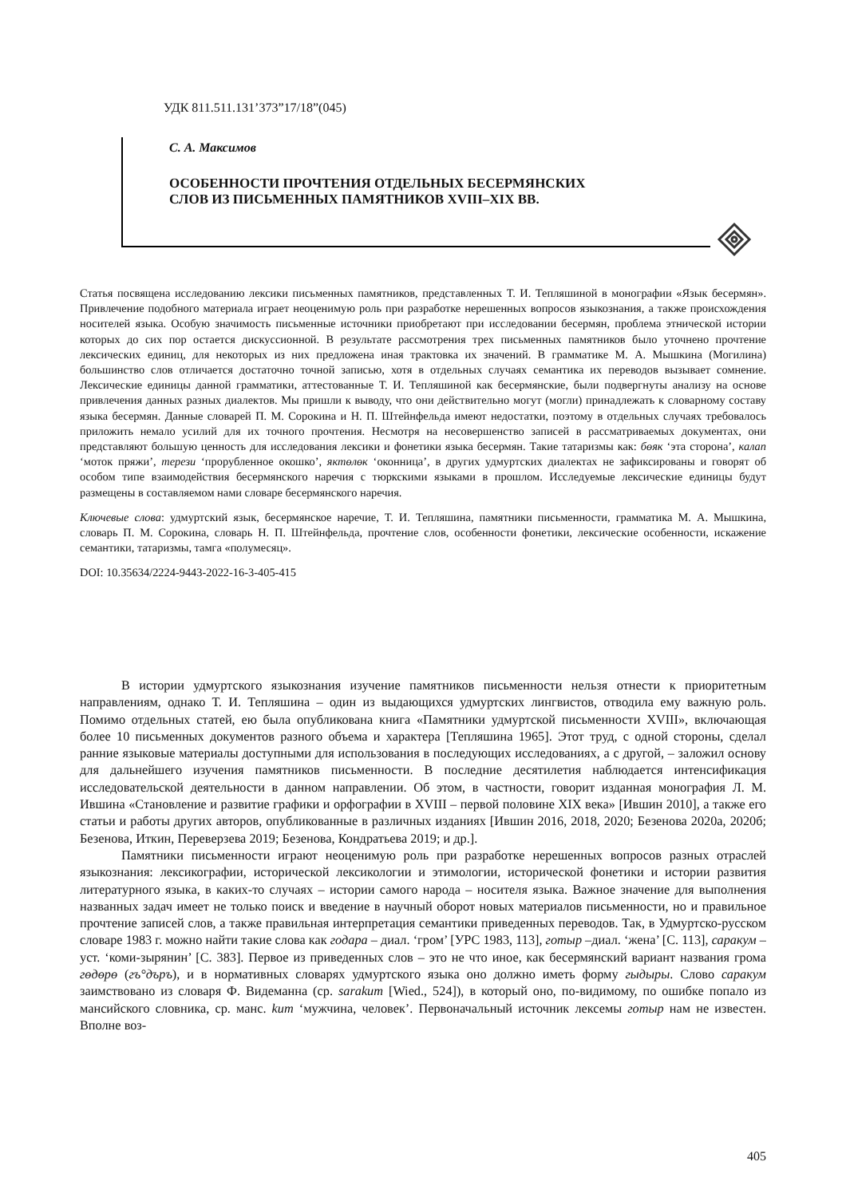УДК 811.511.131’373”17/18”(045)
С. А. Максимов
ОСОБЕННОСТИ ПРОЧТЕНИЯ ОТДЕЛЬНЫХ БЕСЕРМЯНСКИХ
СЛОВ ИЗ ПИСЬМЕННЫХ ПАМЯТНИКОВ XVIII–XIX ВВ.
Статья посвящена исследованию лексики письменных памятников, представленных Т. И. Тепляшиной в монографии «Язык бесермян». Привлечение подобного материала играет неоценимую роль при разработке нерешенных вопросов языкознания, а также происхождения носителей языка. Особую значимость письменные источники приобретают при исследовании бесермян, проблема этнической истории которых до сих пор остается дискуссионной. В результате рассмотрения трех письменных памятников было уточнено прочтение лексических единиц, для некоторых из них предложена иная трактовка их значений. В грамматике М. А. Мышкина (Могилина) большинство слов отличается достаточно точной записью, хотя в отдельных случаях семантика их переводов вызывает сомнение. Лексические единицы данной грамматики, аттестованные Т. И. Тепляшиной как бесермянские, были подвергнуты анализу на основе привлечения данных разных диалектов. Мы пришли к выводу, что они действительно могут (могли) принадлежать к словарному составу языка бесермян. Данные словарей П. М. Сорокина и Н. П. Штейнфельда имеют недостатки, поэтому в отдельных случаях требовалось приложить немало усилий для их точного прочтения. Несмотря на несовершенство записей в рассматриваемых документах, они представляют большую ценность для исследования лексики и фонетики языка бесермян. Такие татаризмы как: бөяк ‘эта сторона’, калап ‘моток пряжи’, терези ‘прорубленное окошко’, яктөлөк ‘оконница’, в других удмуртских диалектах не зафиксированы и говорят об особом типе взаимодействия бесермянского наречия с тюркскими языками в прошлом. Исследуемые лексические единицы будут размещены в составляемом нами словаре бесермянского наречия.
Ключевые слова: удмуртский язык, бесермянское наречие, Т. И. Тепляшина, памятники письменности, грамматика М. А. Мышкина, словарь П. М. Сорокина, словарь Н. П. Штейнфельда, прочтение слов, особенности фонетики, лексические особенности, искажение семантики, татаризмы, тамга «полумесяц».
DOI: 10.35634/2224-9443-2022-16-3-405-415
В истории удмуртского языкознания изучение памятников письменности нельзя отнести к приоритетным направлениям, однако Т. И. Тепляшина – один из выдающихся удмуртских лингвистов, отводила ему важную роль. Помимо отдельных статей, ею была опубликована книга «Памятники удмуртской письменности XVIII», включающая более 10 письменных документов разного объема и характера [Тепляшина 1965]. Этот труд, с одной стороны, сделал ранние языковые материалы доступными для использования в последующих исследованиях, а с другой, – заложил основу для дальнейшего изучения памятников письменности. В последние десятилетия наблюдается интенсификация исследовательской деятельности в данном направлении. Об этом, в частности, говорит изданная монография Л. М. Ившина «Становление и развитие графики и орфографии в XVIII – первой половине XIX века» [Ившин 2010], а также его статьи и работы других авторов, опубликованные в различных изданиях [Ившин 2016, 2018, 2020; Безенова 2020а, 2020б; Безенова, Иткин, Переверзева 2019; Безенова, Кондратьева 2019; и др.].
Памятники письменности играют неоценимую роль при разработке нерешенных вопросов разных отраслей языкознания: лексикографии, исторической лексикологии и этимологии, исторической фонетики и истории развития литературного языка, в каких-то случаях – истории самого народа – носителя языка. Важное значение для выполнения названных задач имеет не только поиск и введение в научный оборот новых материалов письменности, но и правильное прочтение записей слов, а также правильная интерпретация семантики приведенных переводов. Так, в Удмуртско-русском словаре 1983 г. можно найти такие слова как годара – диал. ‘гром’ [УРС 1983, 113], готыр –диал. ‘жена’ [С. 113], саракум – уст. ‘коми-зырянин’ [С. 383]. Первое из приведенных слов – это не что иное, как бесермянский вариант названия грома гөдөрө (гъ°дъръ), и в нормативных словарях удмуртского языка оно должно иметь форму гыдыры. Слово саракум заимствовано из словаря Ф. Видеманна (ср. sarakum [Wied., 524]), в который оно, по-видимому, по ошибке попало из мансийского словника, ср. манс. kum ‘мужчина, человек’. Первоначальный источник лексемы готыр нам не известен. Вполне воз-
405